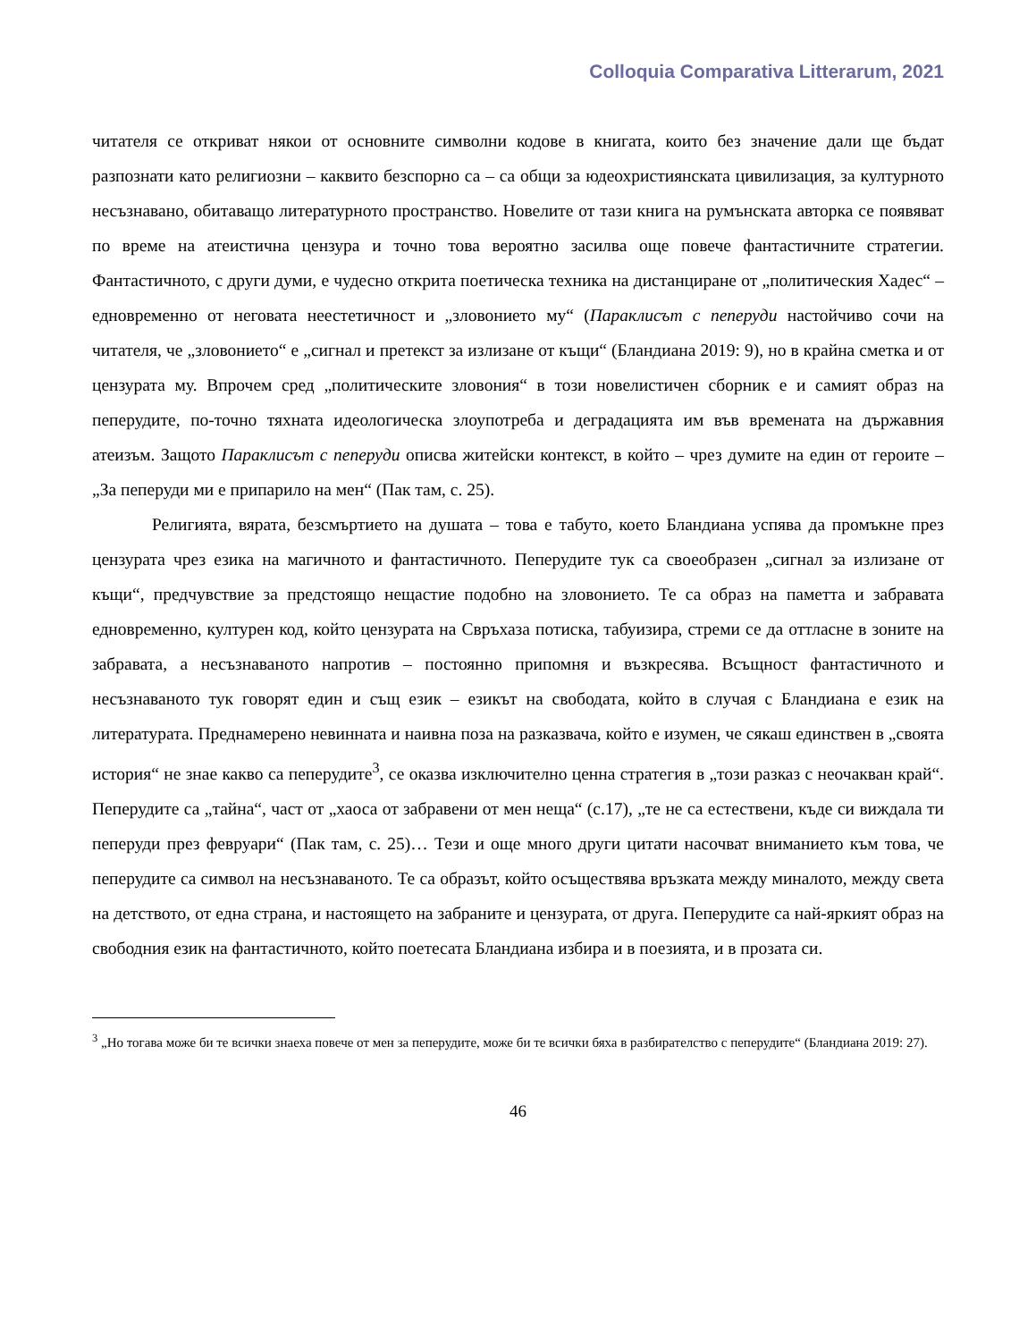Colloquia Comparativa Litterarum, 2021
читателя се откриват някои от основните символни кодове в книгата, които без значение дали ще бъдат разпознати като религиозни – каквито безспорно са – са общи за юдеохристиянската цивилизация, за културното несъзнавано, обитаващо литературното пространство. Новелите от тази книга на румънската авторка се появяват по време на атеистична цензура и точно това вероятно засилва още повече фантастичните стратегии. Фантастичното, с други думи, е чудесно открита поетическа техника на дистанциране от „политическия Хадес“ – едновременно от неговата неестетичност и „зловонието му“ (Параклисът с пеперуди настойчиво сочи на читателя, че „зловонието“ е „сигнал и претекст за излизане от къщи“ (Бландиана 2019: 9), но в крайна сметка и от цензурата му. Впрочем сред „политическите зловония“ в този новелистичен сборник е и самият образ на пеперудите, по-точно тяхната идеологическа злоупотреба и деградацията им във времената на държавния атеизъм. Защото Параклисът с пеперуди описва житейски контекст, в който – чрез думите на един от героите – „За пеперуди ми е припарило на мен“ (Пак там, с. 25).
Религията, вярата, безсмъртието на душата – това е табуто, което Бландиана успява да промъкне през цензурата чрез езика на магичното и фантастичното. Пеперудите тук са своеобразен „сигнал за излизане от къщи“, предчувствие за предстоящо нещастие подобно на зловонието. Те са образ на паметта и забравата едновременно, културен код, който цензурата на Свръхаза потиска, табуизира, стреми се да оттласне в зоните на забравата, а несъзнаваното напротив – постоянно припомня и възкресява. Всъщност фантастичното и несъзнаваното тук говорят един и същ език – езикът на свободата, който в случая с Бландиана е език на литературата. Преднамерено невинната и наивна поза на разказвача, който е изумен, че сякаш единствен в „своята история“ не знае какво са пеперудите<sup>3</sup>, се оказва изключително ценна стратегия в „този разказ с неочакван край“. Пеперудите са „тайна“, част от „хаоса от забравени от мен неща“ (с.17), „те не са естествени, къде си виждала ти пеперуди през февруари“ (Пак там, с. 25)… Тези и още много други цитати насочват вниманието към това, че пеперудите са символ на несъзнаваното. Те са образът, който осъществява връзката между миналото, между света на детството, от една страна, и настоящето на забраните и цензурата, от друга. Пеперудите са най-яркият образ на свободния език на фантастичното, който поетесата Бландиана избира и в поезията, и в прозата си.
<sup>3</sup> „Но тогава може би те всички знаеха повече от мен за пеперудите, може би те всички бяха в разбирателство с пеперудите“ (Бландиана 2019: 27).
46